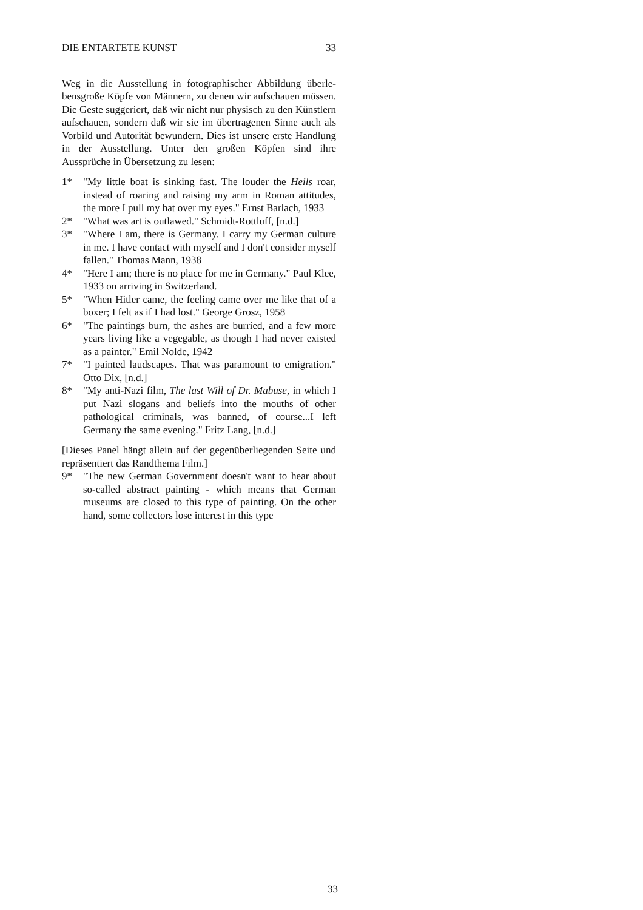DIE ENTARTETE KUNST 33
Weg in die Ausstellung in fotographischer Abbildung überle­bensgroße Köpfe von Männern, zu denen wir aufschauen müs­sen. Die Geste suggeriert, daß wir nicht nur physisch zu den Künstlern aufschauen, sondern daß wir sie im übertragenen Sinne auch als Vorbild und Autorität bewundern. Dies ist un­sere erste Handlung in der Ausstellung. Unter den großen Köpfen sind ihre Aussprüche in Übersetzung zu lesen:
1* "My little boat is sinking fast. The louder the Heils roar, instead of roaring and raising my arm in Roman attitu­des, the more I pull my hat over my eyes." Ernst Barlach, 1933
2* "What was art is outlawed." Schmidt-Rottluff, [n.d.]
3* "Where I am, there is Germany. I carry my German culture in me. I have contact with myself and I don't consider myself fallen." Thomas Mann, 1938
4* "Here I am; there is no place for me in Germany." Paul Klee, 1933 on arriving in Switzerland.
5* "When Hitler came, the feeling came over me like that of a boxer; I felt as if I had lost." George Grosz, 1958
6* "The paintings burn, the ashes are burried, and a few more years living like a vegegable, as though I had never existed as a painter." Emil Nolde, 1942
7* "I painted laudscapes. That was paramount to emigration." Otto Dix, [n.d.]
8* "My anti-Nazi film, The last Will of Dr. Mabuse, in which I put Nazi slogans and beliefs into the mouths of other pathological criminals, was banned, of course...I left Germany the same evening." Fritz Lang, [n.d.]
[Dieses Panel hängt allein auf der gegenüberliegenden Seite und repräsentiert das Randthema Film.]
9* "The new German Government doesn't want to hear about so-called abstract painting - which means that German museums are closed to this type of painting. On the other hand, some collectors lose interest in this type
33